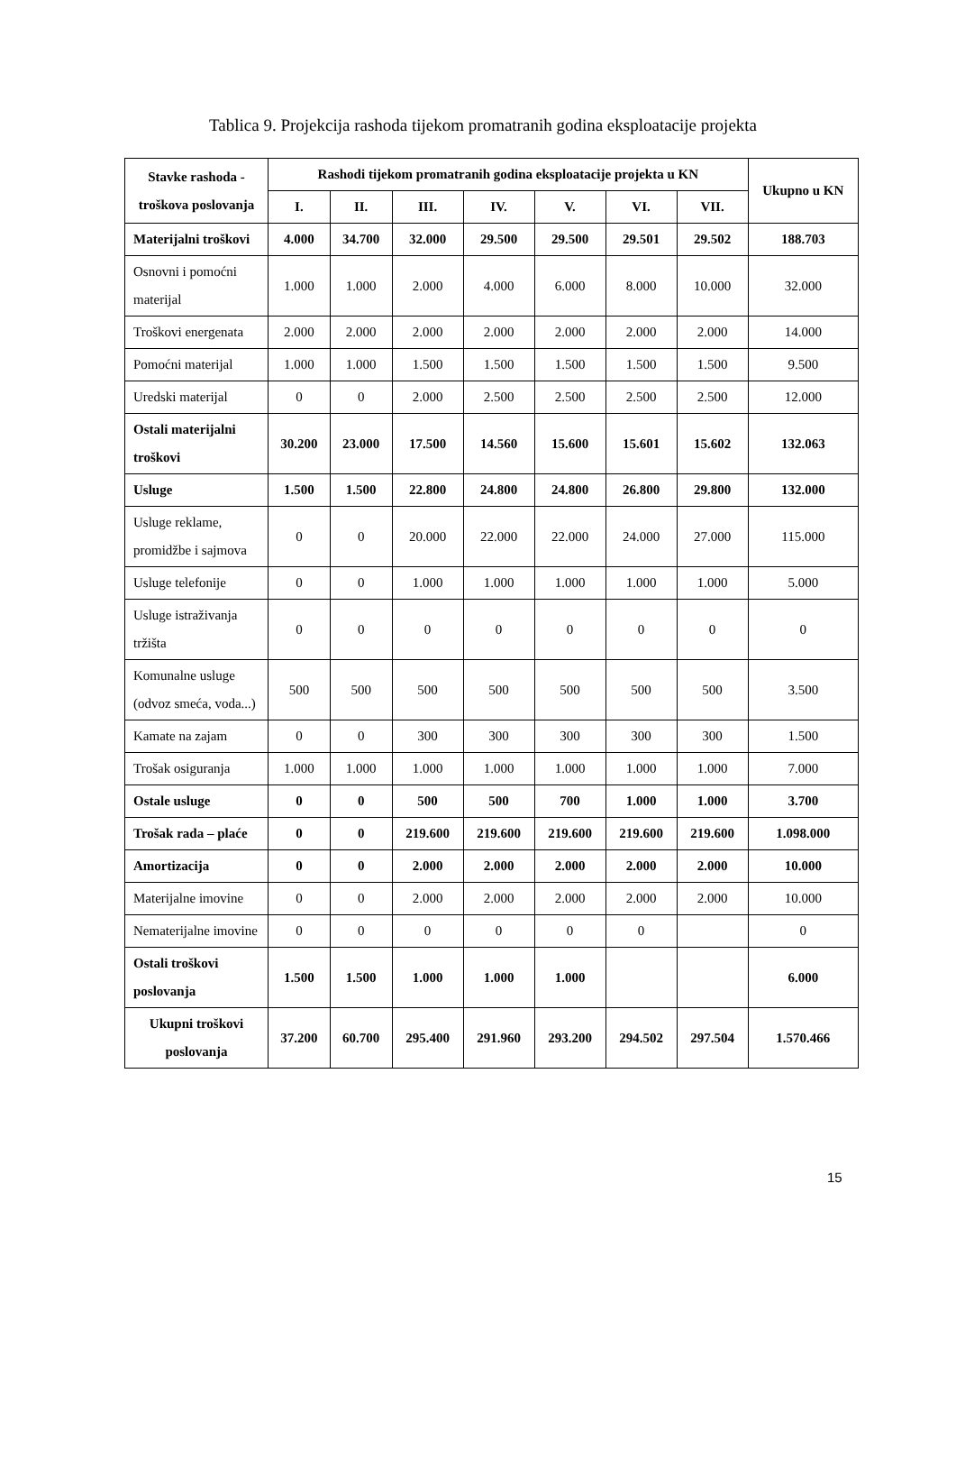Tablica 9. Projekcija rashoda tijekom promatranih godina eksploatacije projekta
| Stavke rashoda - troškova poslovanja | Rashodi tijekom promatranih godina eksploatacije projekta u KN | | | | | | | Ukupno u KN |
| --- | --- | --- | --- | --- | --- | --- | --- | --- |
| | I. | II. | III. | IV. | V. | VI. | VII. | |
| Materijalni troškovi | 4.000 | 34.700 | 32.000 | 29.500 | 29.500 | 29.501 | 29.502 | 188.703 |
| Osnovni i pomoćni materijal | 1.000 | 1.000 | 2.000 | 4.000 | 6.000 | 8.000 | 10.000 | 32.000 |
| Troškovi energenata | 2.000 | 2.000 | 2.000 | 2.000 | 2.000 | 2.000 | 2.000 | 14.000 |
| Pomoćni materijal | 1.000 | 1.000 | 1.500 | 1.500 | 1.500 | 1.500 | 1.500 | 9.500 |
| Uredski materijal | 0 | 0 | 2.000 | 2.500 | 2.500 | 2.500 | 2.500 | 12.000 |
| Ostali materijalni troškovi | 30.200 | 23.000 | 17.500 | 14.560 | 15.600 | 15.601 | 15.602 | 132.063 |
| Usluge | 1.500 | 1.500 | 22.800 | 24.800 | 24.800 | 26.800 | 29.800 | 132.000 |
| Usluge reklame, promidžbe i sajmova | 0 | 0 | 20.000 | 22.000 | 22.000 | 24.000 | 27.000 | 115.000 |
| Usluge telefonije | 0 | 0 | 1.000 | 1.000 | 1.000 | 1.000 | 1.000 | 5.000 |
| Usluge istraživanja tržišta | 0 | 0 | 0 | 0 | 0 | 0 | 0 | 0 |
| Komunalne usluge (odvoz smeća, voda...) | 500 | 500 | 500 | 500 | 500 | 500 | 500 | 3.500 |
| Kamate na zajam | 0 | 0 | 300 | 300 | 300 | 300 | 300 | 1.500 |
| Trošak osiguranja | 1.000 | 1.000 | 1.000 | 1.000 | 1.000 | 1.000 | 1.000 | 7.000 |
| Ostale usluge | 0 | 0 | 500 | 500 | 700 | 1.000 | 1.000 | 3.700 |
| Trošak rada – plaće | 0 | 0 | 219.600 | 219.600 | 219.600 | 219.600 | 219.600 | 1.098.000 |
| Amortizacija | 0 | 0 | 2.000 | 2.000 | 2.000 | 2.000 | 2.000 | 10.000 |
| Materijalne imovine | 0 | 0 | 2.000 | 2.000 | 2.000 | 2.000 | 2.000 | 10.000 |
| Nematerijalne imovine | 0 | 0 | 0 | 0 | 0 | 0 | | 0 |
| Ostali troškovi poslovanja | 1.500 | 1.500 | 1.000 | 1.000 | 1.000 | | | 6.000 |
| Ukupni troškovi poslovanja | 37.200 | 60.700 | 295.400 | 291.960 | 293.200 | 294.502 | 297.504 | 1.570.466 |
15